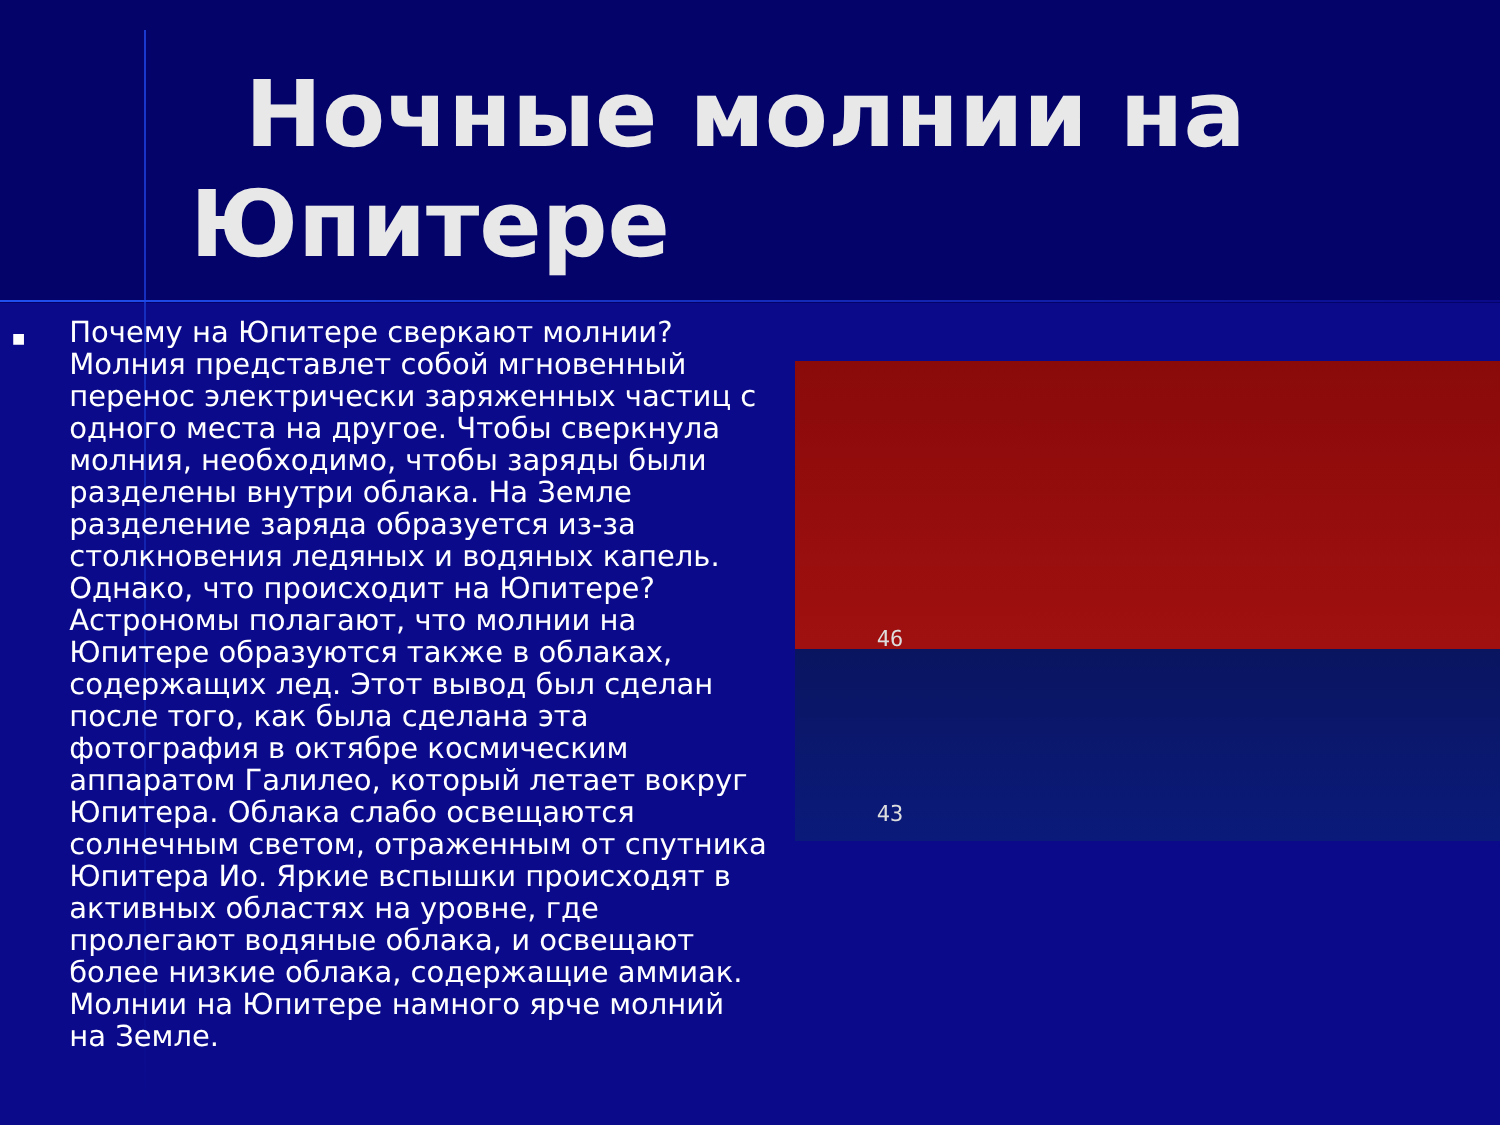Ночные молнии на
Юпитере
■
Почему на Юпитере сверкают молнии? Молния представлет собой мгновенный перенос электрически заряженных частиц с одного места на другое. Чтобы сверкнула молния, необходимо, чтобы заряды были разделены внутри облака. На Земле разделение заряда образуется из-за столкновения ледяных и водяных капель. Однако, что происходит на Юпитере? Астрономы полагают, что молнии на Юпитере образуются также в облаках, содержащих лед. Этот вывод был сделан после того, как была сделана эта фотография в октябре космическим аппаратом Галилео, который летает вокруг Юпитера. Облака слабо освещаются солнечным светом, отраженным от спутника Юпитера Ио. Яркие вспышки происходят в активных областях на уровне, где пролегают водяные облака, и освещают более низкие облака, содержащие аммиак. Молнии на Юпитере намного ярче молний на Земле.
46
43